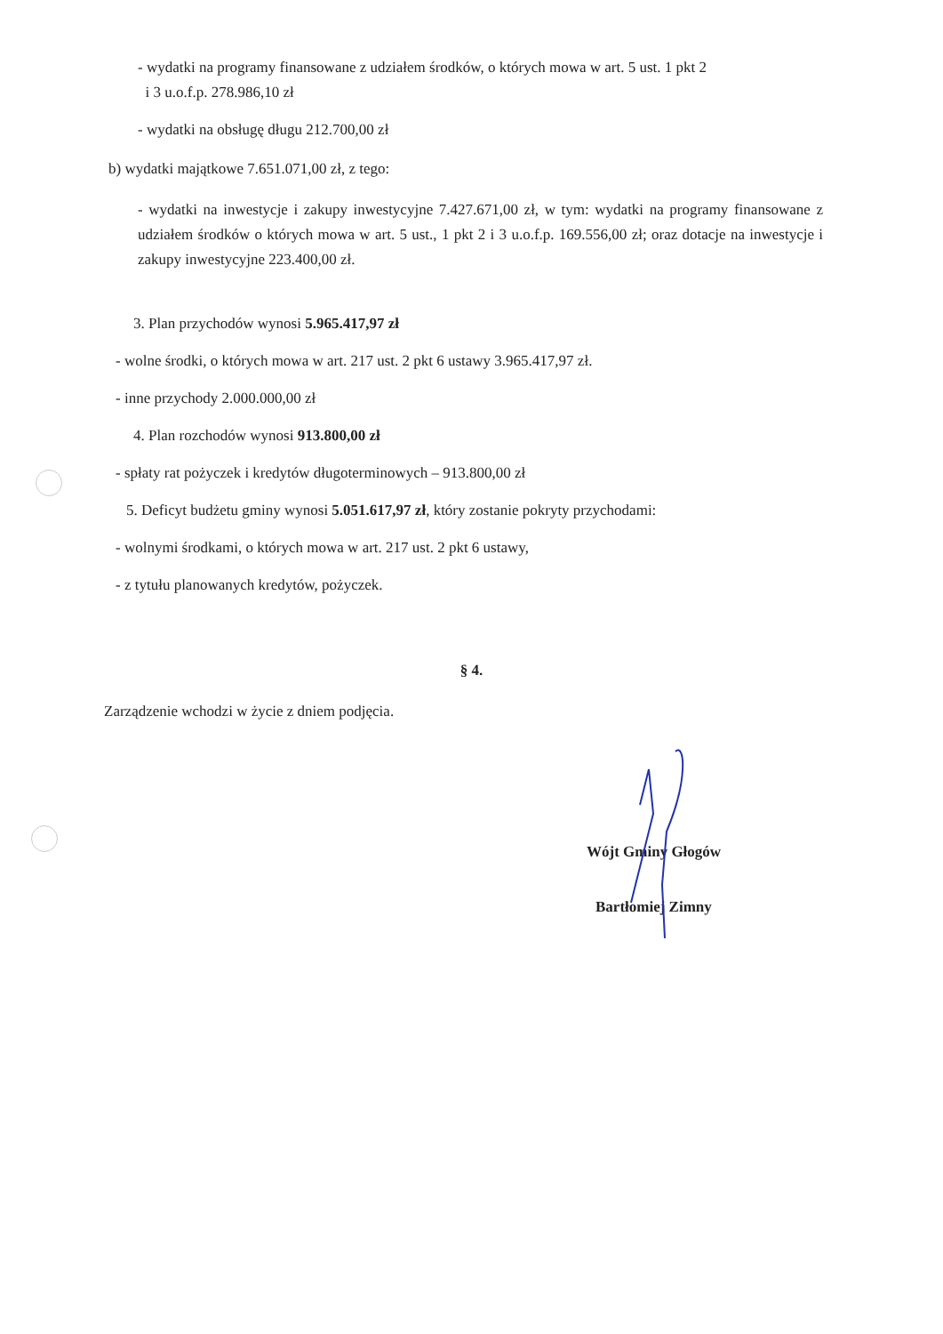- wydatki na programy finansowane z udziałem środków, o których mowa w art. 5 ust. 1 pkt 2
i 3 u.o.f.p. 278.986,10 zł
- wydatki na obsługę długu 212.700,00 zł
b) wydatki majątkowe 7.651.071,00 zł, z tego:
- wydatki na inwestycje i zakupy inwestycyjne 7.427.671,00 zł, w tym: wydatki na programy finansowane z udziałem środków o których mowa w art. 5 ust., 1 pkt 2 i 3 u.o.f.p. 169.556,00 zł; oraz dotacje na inwestycje i zakupy inwestycyjne 223.400,00 zł.
3. Plan przychodów wynosi 5.965.417,97 zł
- wolne środki, o których mowa w art. 217 ust. 2 pkt 6 ustawy 3.965.417,97 zł.
- inne przychody 2.000.000,00 zł
4. Plan rozchodów wynosi 913.800,00 zł
- spłaty rat pożyczek i kredytów długoterminowych – 913.800,00 zł
5. Deficyt budżetu gminy wynosi 5.051.617,97 zł, który zostanie pokryty przychodami:
- wolnymi środkami, o których mowa w art. 217 ust. 2 pkt 6 ustawy,
- z tytułu planowanych kredytów, pożyczek.
§ 4.
Zarządzenie wchodzi w życie z dniem podjęcia.
Wójt Gminy Głogów
Bartłomiej Zimny